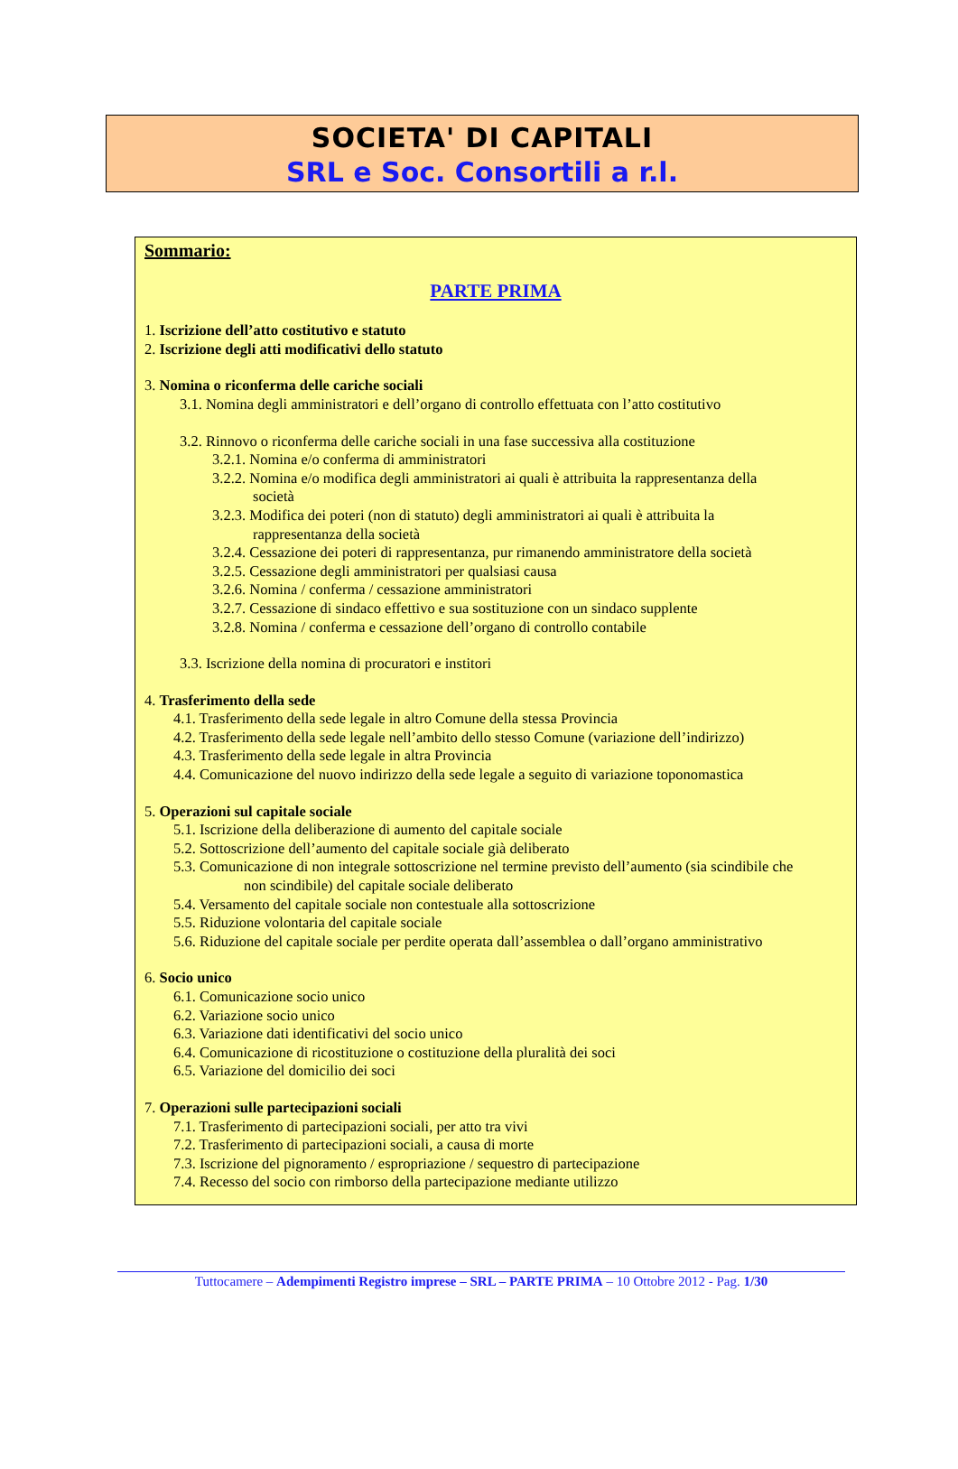SOCIETA' DI CAPITALI
SRL e Soc. Consortili a r.l.
Sommario:
PARTE PRIMA
1. Iscrizione dell’atto costitutivo e statuto
2. Iscrizione degli atti modificativi dello statuto
3. Nomina o riconferma delle cariche sociali
3.1. Nomina degli amministratori e dell’organo di controllo effettuata con l’atto costitutivo
3.2. Rinnovo o riconferma delle cariche sociali in una fase successiva alla costituzione
3.2.1. Nomina e/o conferma di amministratori
3.2.2. Nomina e/o modifica degli amministratori ai quali è attribuita la rappresentanza della
società
3.2.3. Modifica dei poteri (non di statuto) degli amministratori ai quali è attribuita la
rappresentanza della società
3.2.4. Cessazione dei poteri di rappresentanza, pur rimanendo amministratore della società
3.2.5. Cessazione degli amministratori per qualsiasi causa
3.2.6. Nomina / conferma / cessazione amministratori
3.2.7. Cessazione di sindaco effettivo e sua sostituzione con un sindaco supplente
3.2.8. Nomina / conferma e cessazione dell’organo di controllo contabile
3.3. Iscrizione della nomina di procuratori e institori
4. Trasferimento della sede
4.1. Trasferimento della sede legale in altro Comune della stessa Provincia
4.2. Trasferimento della sede legale nell’ambito dello stesso Comune (variazione dell’indirizzo)
4.3. Trasferimento della sede legale in altra Provincia
4.4. Comunicazione del nuovo indirizzo della sede legale a seguito di variazione toponomastica
5. Operazioni sul capitale sociale
5.1. Iscrizione della deliberazione di aumento del capitale sociale
5.2. Sottoscrizione dell’aumento del capitale sociale già deliberato
5.3. Comunicazione di non integrale sottoscrizione nel termine previsto dell’aumento (sia scindibile che
non scindibile) del capitale sociale deliberato
5.4. Versamento del capitale sociale non contestuale alla sottoscrizione
5.5. Riduzione volontaria del capitale sociale
5.6. Riduzione del capitale sociale per perdite operata dall’assemblea o dall’organo amministrativo
6. Socio unico
6.1. Comunicazione socio unico
6.2. Variazione socio unico
6.3. Variazione dati identificativi del socio unico
6.4. Comunicazione di ricostituzione o costituzione della pluralità dei soci
6.5. Variazione del domicilio dei soci
7. Operazioni sulle partecipazioni sociali
7.1. Trasferimento di partecipazioni sociali, per atto tra vivi
7.2. Trasferimento di partecipazioni sociali, a causa di morte
7.3. Iscrizione del pignoramento / espropriazione / sequestro di partecipazione
7.4. Recesso del socio con rimborso della partecipazione mediante utilizzo
Tuttocamere – Adempimenti Registro imprese – SRL – PARTE PRIMA – 10 Ottobre 2012 - Pag. 1/30